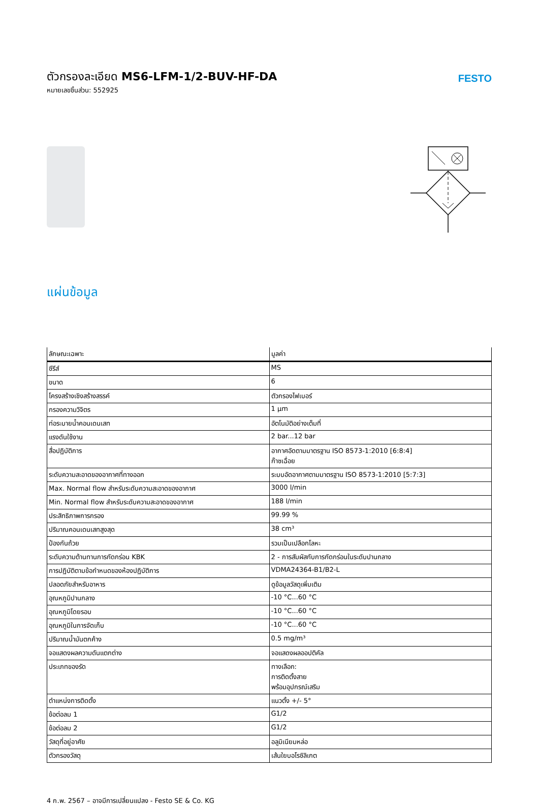ตัวกรองละเอียด MS6-LFM-1/2-BUV-HF-DA
หมายเลขชิ้นส่วน: 552925
FESTO
แผ่นข้อมูล
| ลักษณะเฉพาะ | มูลค่า |
| --- | --- |
| ซีรีส์ | MS |
| ขนาด | 6 |
| โครงสร้างเชิงสร้างสรรค์ | ตัวกรองไฟเบอร์ |
| กรองความวิจิตร | 1 µm |
| ท่อระบายน้ำคอนเดนเสท | อัตโนมัติอย่างเต็มที่ |
| แรงดันใช้งาน | 2 bar...12 bar |
| สื่อปฏิบัติการ | อากาศอัดตามมาตรฐาน ISO 8573-1:2010 [6:8:4] ก๊าซเฉื่อย |
| ระดับความสะอาดของอากาศที่ทางออก | ระบบอัดอากาศตามมาตรฐาน ISO 8573-1:2010 [5:7:3] |
| Max. Normal flow สำหรับระดับความสะอาดของอากาศ | 3000 l/min |
| Min. Normal flow สำหรับระดับความสะอาดของอากาศ | 188 l/min |
| ประสิทธิภาพการกรอง | 99.99 % |
| ปริมาณคอนเดนเสทสูงสุด | 38 cm³ |
| ป้องกันถ้วย | รวมเป็นเปลือกโลหะ |
| ระดับความต้านทานการกัดกร่อน KBK | 2 - การสัมผัสกับการกัดกร่อนในระดับปานกลาง |
| การปฏิบัติตามข้อกำหนดของห้องปฏิบัติการ | VDMA24364-B1/B2-L |
| ปลอดภัยสำหรับอาหาร | ดูข้อมูลวัสดุเพิ่มเติม |
| อุณหภูมิปานกลาง | -10 °C...60 °C |
| อุณหภูมิโดยรอบ | -10 °C...60 °C |
| อุณหภูมิในการจัดเก็บ | -10 °C...60 °C |
| ปริมาณน้ำมันตกค้าง | 0.5 mg/m³ |
| จอแสดงผลความดันแตกต่าง | จอแสดงผลออปติคัล |
| ประเภทของรัด | ทางเลือก: การติดตั้งสาย พร้อมอุปกรณ์เสริม |
| ตำแหน่งการติดตั้ง | แนวตั้ง +/- 5° |
| ข้อต่อลม 1 | G1/2 |
| ข้อต่อลม 2 | G1/2 |
| วัสดุที่อยู่อาศัย | อลูมิเนียมหล่อ |
| ตัวกรองวัสดุ | เส้นใยบอโรซิลิเกต |
4 ก.พ. 2567 – อาจมีการเปลี่ยนแปลง - Festo SE & Co. KG